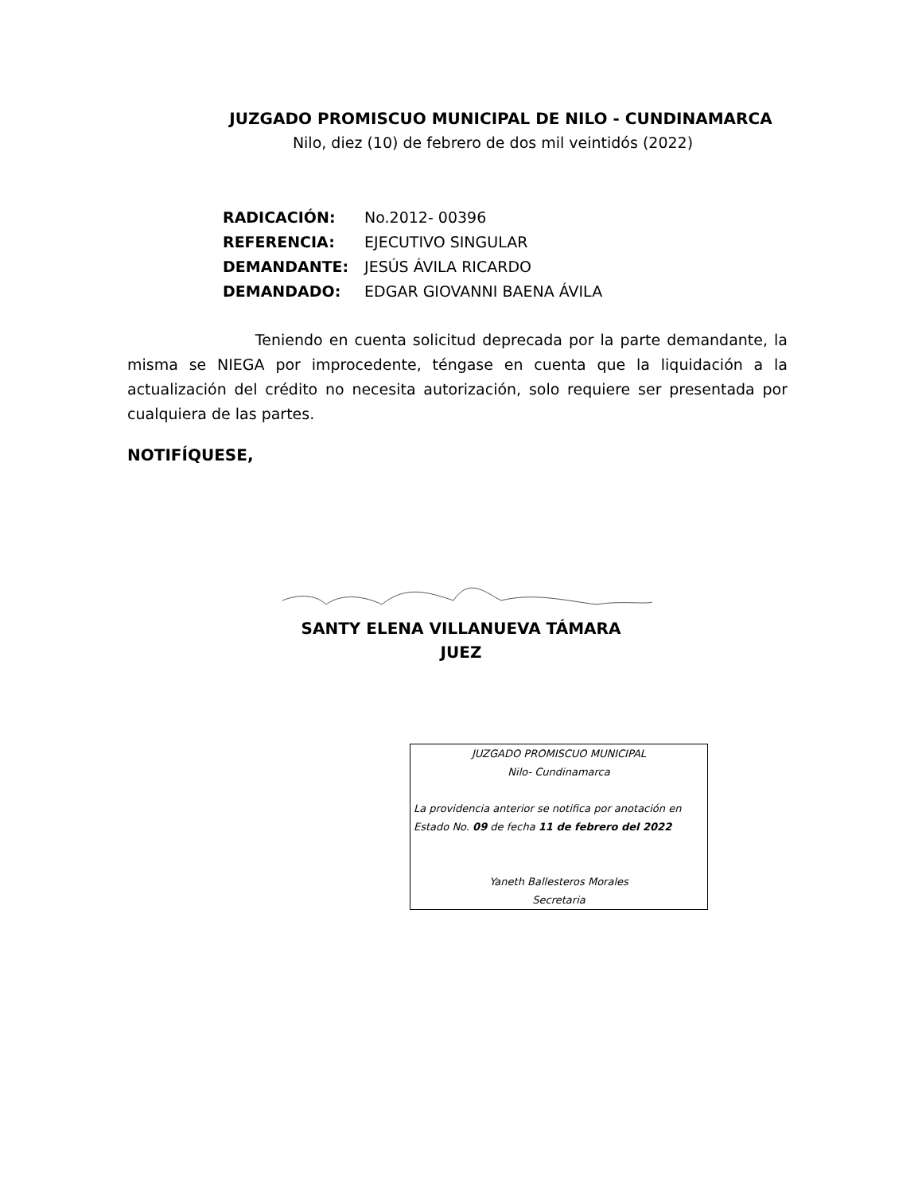JUZGADO PROMISCUO MUNICIPAL DE NILO - CUNDINAMARCA
Nilo, diez (10) de febrero de dos mil veintidós (2022)
RADICACIÓN: No.2012- 00396
REFERENCIA: EJECUTIVO SINGULAR
DEMANDANTE: JESÚS ÁVILA RICARDO
DEMANDADO: EDGAR GIOVANNI BAENA ÁVILA
Teniendo en cuenta solicitud deprecada por la parte demandante, la misma se NIEGA por improcedente, téngase en cuenta que la liquidación a la actualización del crédito no necesita autorización, solo requiere ser presentada por cualquiera de las partes.
NOTIFÍQUESE,
SANTY ELENA VILLANUEVA TÁMARA
JUEZ
JUZGADO PROMISCUO MUNICIPAL
Nilo- Cundinamarca
La providencia anterior se notifica por anotación en Estado No. 09 de fecha 11 de febrero del 2022
Yaneth Ballesteros Morales
Secretaria